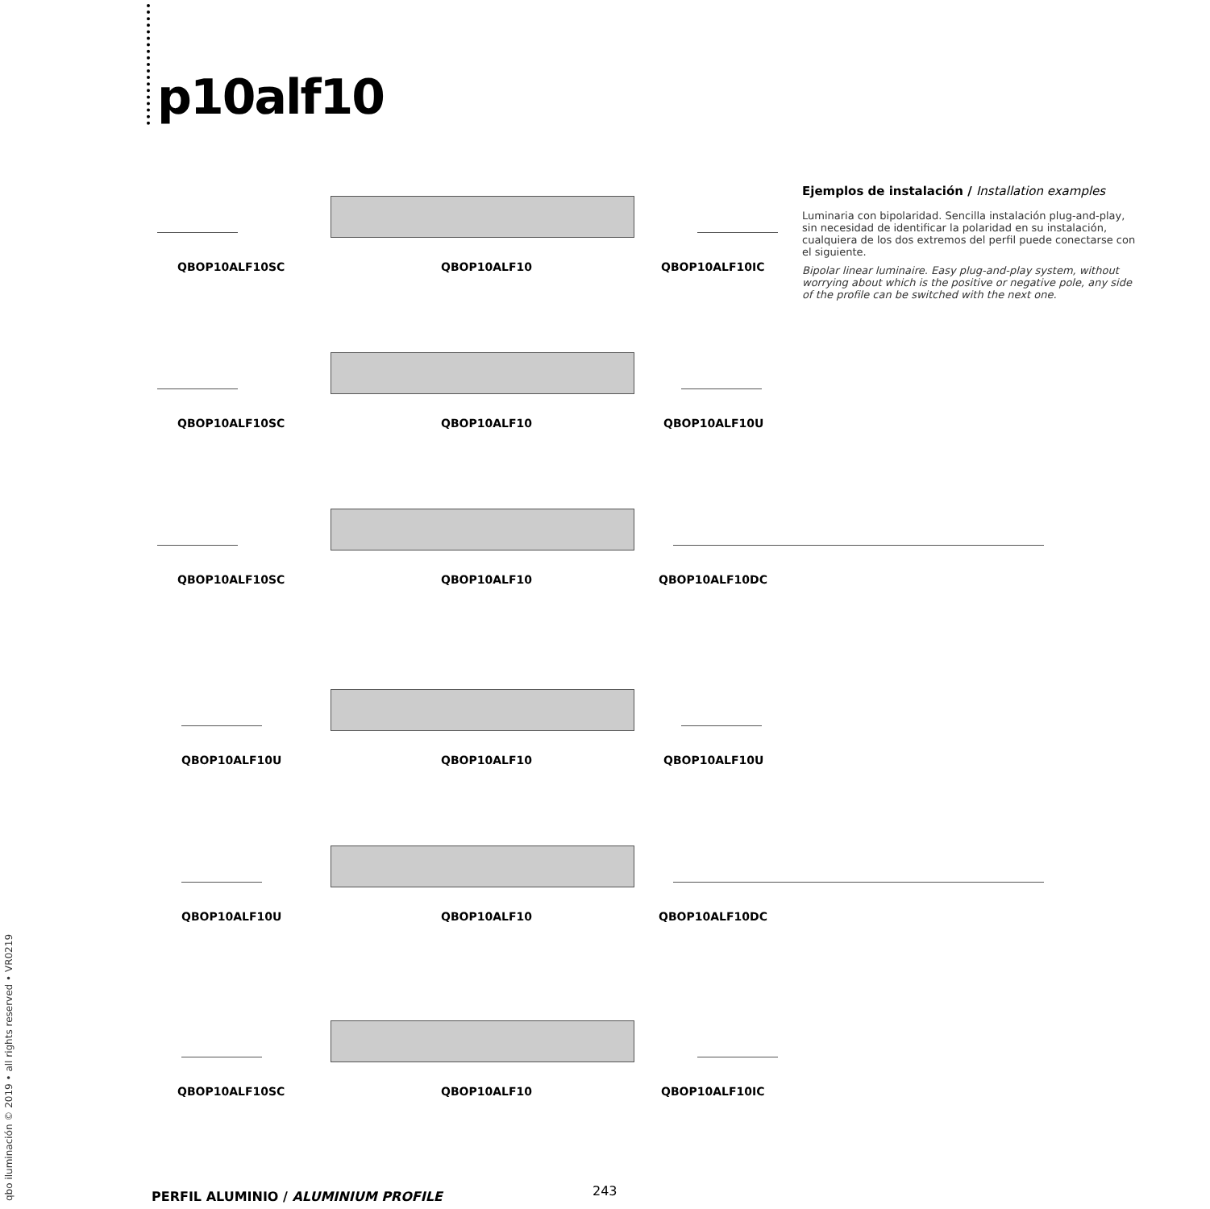p10alf10
Ejemplos de instalación / Installation examples
Luminaria con bipolaridad. Sencilla instalación plug-and-play, sin necesidad de identificar la polaridad en su instalación, cualquiera de los dos extremos del perfil puede conectarse con el siguiente.
Bipolar linear luminaire. Easy plug-and-play system, without worrying about which is the positive or negative pole, any side of the profile can be switched with the next one.
QBOP10ALF10SC QBOP10ALF10 QBOP10ALF10IC
QBOP10ALF10SC QBOP10ALF10 QBOP10ALF10U
QBOP10ALF10SC QBOP10ALF10 QBOP10ALF10DC
QBOP10ALF10U QBOP10ALF10 QBOP10ALF10U
QBOP10ALF10U QBOP10ALF10 QBOP10ALF10DC
QBOP10ALF10SC QBOP10ALF10 QBOP10ALF10IC
qbo iluminación © 2019 • all rights reserved • VR0219
PERFIL ALUMINIO / ALUMINIUM PROFILE
243